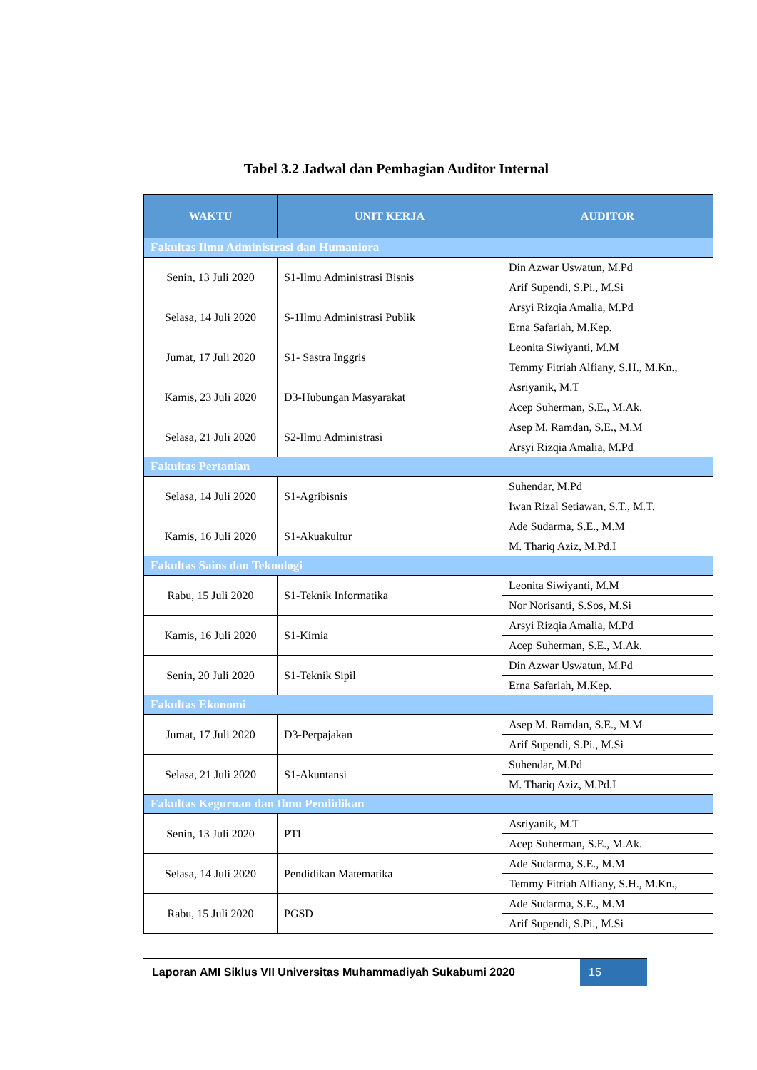Tabel 3.2 Jadwal dan Pembagian Auditor Internal
| WAKTU | UNIT KERJA | AUDITOR |
| --- | --- | --- |
| Fakultas Ilmu Administrasi dan Humaniora | | |
| Senin, 13 Juli 2020 | S1-Ilmu Administrasi Bisnis | Din Azwar Uswatun, M.Pd |
| | | Arif Supendi, S.Pi., M.Si |
| Selasa, 14 Juli 2020 | S-1Ilmu Administrasi Publik | Arsyi Rizqia Amalia, M.Pd |
| | | Erna Safariah, M.Kep. |
| Jumat, 17 Juli 2020 | S1- Sastra Inggris | Leonita Siwiyanti, M.M |
| | | Temmy Fitriah Alfiany, S.H., M.Kn., |
| Kamis, 23 Juli 2020 | D3-Hubungan Masyarakat | Asriyanik, M.T |
| | | Acep Suherman, S.E., M.Ak. |
| Selasa, 21 Juli 2020 | S2-Ilmu Administrasi | Asep M. Ramdan, S.E., M.M |
| | | Arsyi Rizqia Amalia, M.Pd |
| Fakultas Pertanian | | |
| Selasa, 14 Juli 2020 | S1-Agribisnis | Suhendar, M.Pd |
| | | Iwan Rizal Setiawan, S.T., M.T. |
| Kamis, 16 Juli 2020 | S1-Akuakultur | Ade Sudarma, S.E., M.M |
| | | M. Thariq Aziz, M.Pd.I |
| Fakultas Sains dan Teknologi | | |
| Rabu, 15 Juli 2020 | S1-Teknik Informatika | Leonita Siwiyanti, M.M |
| | | Nor Norisanti, S.Sos, M.Si |
| Kamis, 16 Juli 2020 | S1-Kimia | Arsyi Rizqia Amalia, M.Pd |
| | | Acep Suherman, S.E., M.Ak. |
| Senin, 20 Juli 2020 | S1-Teknik Sipil | Din Azwar Uswatun, M.Pd |
| | | Erna Safariah, M.Kep. |
| Fakultas Ekonomi | | |
| Jumat, 17 Juli 2020 | D3-Perpajakan | Asep M. Ramdan, S.E., M.M |
| | | Arif Supendi, S.Pi., M.Si |
| Selasa, 21 Juli 2020 | S1-Akuntansi | Suhendar, M.Pd |
| | | M. Thariq Aziz, M.Pd.I |
| Fakultas Keguruan dan Ilmu Pendidikan | | |
| Senin, 13 Juli 2020 | PTI | Asriyanik, M.T |
| | | Acep Suherman, S.E., M.Ak. |
| Selasa, 14 Juli 2020 | Pendidikan Matematika | Ade Sudarma, S.E., M.M |
| | | Temmy Fitriah Alfiany, S.H., M.Kn., |
| Rabu, 15 Juli 2020 | PGSD | Ade Sudarma, S.E., M.M |
| | | Arif Supendi, S.Pi., M.Si |
Laporan AMI Siklus VII Universitas Muhammadiyah Sukabumi 2020
15